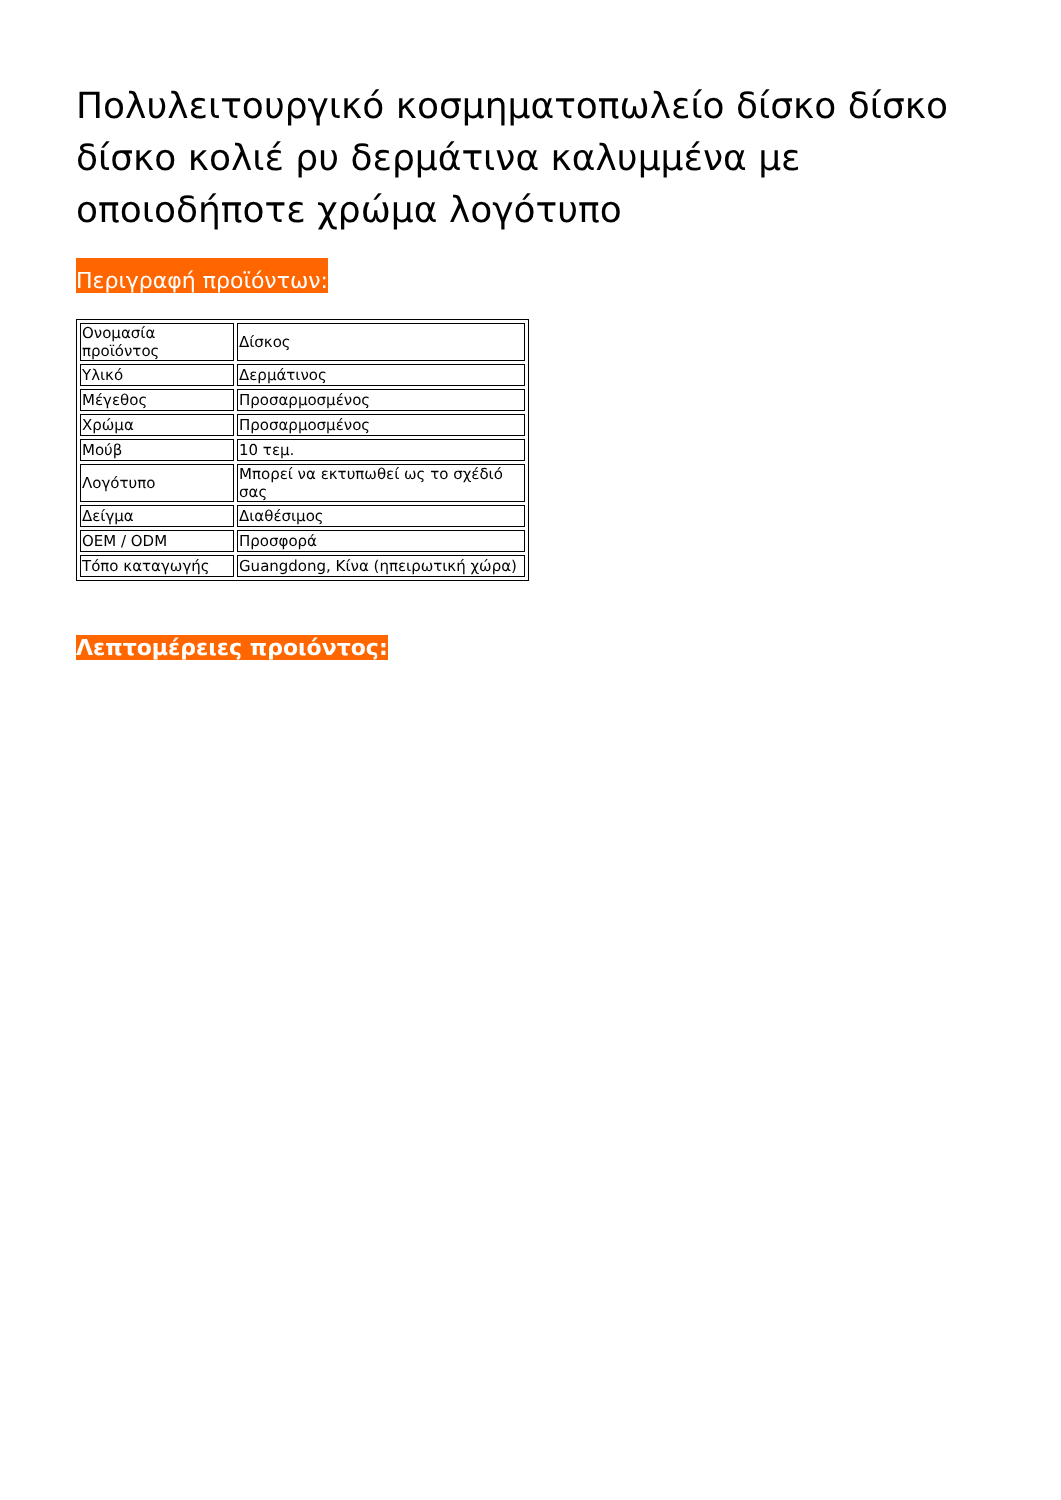Πολυλειτουργικό κοσμηματοπωλείο δίσκο δίσκο δίσκο κολιέ ρυ δερμάτινα καλυμμένα με οποιοδήποτε χρώμα λογότυπο
Περιγραφή προϊόντων:
| Ονομασία προϊόντος | Δίσκος |
| Υλικό | Δερμάτινος |
| Μέγεθος | Προσαρμοσμένος |
| Χρώμα | Προσαρμοσμένος |
| Μούβ | 10 τεμ. |
| Λογότυπο | Μπορεί να εκτυπωθεί ως το σχέδιό σας |
| Δείγμα | Διαθέσιμος |
| OEM / ODM | Προσφορά |
| Τόπο καταγωγής | Guangdong, Κίνα (ηπειρωτική χώρα) |
Λεπτομέρειες προιόντος: